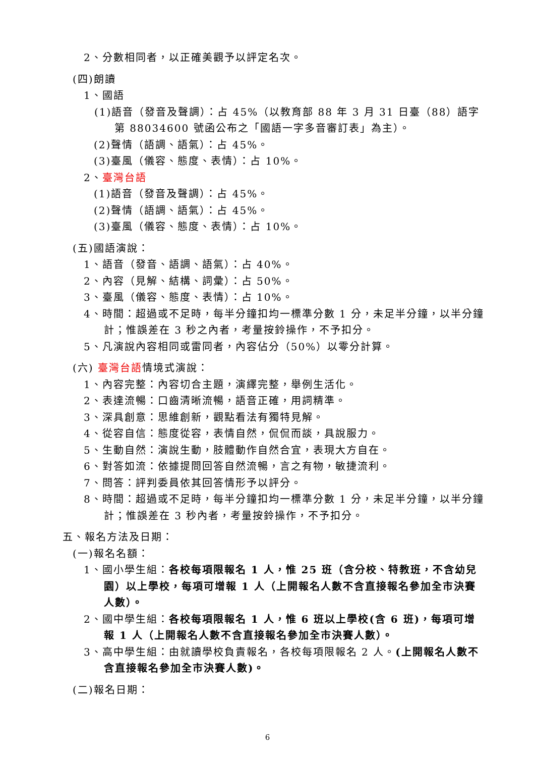2、分數相同者，以正確美觀予以評定名次。
(四)朗讀
1、國語
(1)語音（發音及聲調）：占 45%（以教育部 88 年 3 月 31 日臺（88）語字第 88034600 號函公布之「國語一字多音審訂表」為主）。
(2)聲情（語調、語氣）：占 45%。
(3)臺風（儀容、態度、表情）：占 10%。
2、臺灣台語
(1)語音（發音及聲調）：占 45%。
(2)聲情（語調、語氣）：占 45%。
(3)臺風（儀容、態度、表情）：占 10%。
(五)國語演說：
1、語音（發音、語調、語氣）：占 40%。
2、內容（見解、結構、詞彙）：占 50%。
3、臺風（儀容、態度、表情）：占 10%。
4、時間：超過或不足時，每半分鐘扣均一標準分數 1 分，未足半分鐘，以半分鐘計；惟誤差在 3 秒之內者，考量按鈴操作，不予扣分。
5、凡演說內容相同或雷同者，內容佔分（50%）以零分計算。
(六) 臺灣台語情境式演說：
1、內容完整：內容切合主題，演繹完整，舉例生活化。
2、表達流暢：口齒清晰流暢，語音正確，用詞精準。
3、深具創意：思維創新，觀點看法有獨特見解。
4、從容自信：態度從容，表情自然，侃侃而談，具說服力。
5、生動自然：演說生動，肢體動作自然合宜，表現大方自在。
6、對答如流：依據提問回答自然流暢，言之有物，敏捷流利。
7、問答：評判委員依其回答情形予以評分。
8、時間：超過或不足時，每半分鐘扣均一標準分數 1 分，未足半分鐘，以半分鐘計；惟誤差在 3 秒內者，考量按鈴操作，不予扣分。
五、報名方法及日期：
(一)報名名額：
1、國小學生組：各校每項限報名 1 人，惟 25 班（含分校、特教班，不含幼兒園）以上學校，每項可增報 1 人（上開報名人數不含直接報名參加全市決賽人數）。
2、國中學生組：各校每項限報名 1 人，惟 6 班以上學校(含 6 班)，每項可增報 1 人（上開報名人數不含直接報名參加全市決賽人數）。
3、高中學生組：由就讀學校負責報名，各校每項限報名 2 人。(上開報名人數不含直接報名參加全市決賽人數)。
(二)報名日期：
6